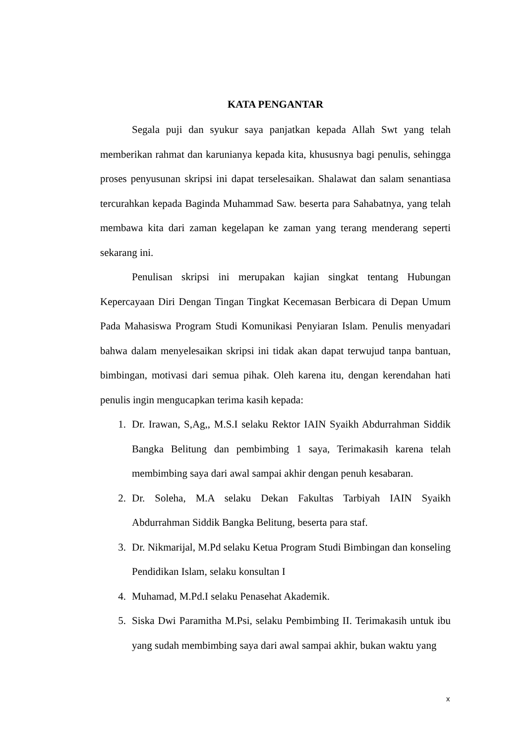KATA PENGANTAR
Segala puji dan syukur saya panjatkan kepada Allah Swt yang telah memberikan rahmat dan karunianya kepada kita, khususnya bagi penulis, sehingga proses penyusunan skripsi ini dapat terselesaikan. Shalawat dan salam senantiasa tercurahkan kepada Baginda Muhammad Saw. beserta para Sahabatnya, yang telah membawa kita dari zaman kegelapan ke zaman yang terang menderang seperti sekarang ini.
Penulisan skripsi ini merupakan kajian singkat tentang Hubungan Kepercayaan Diri Dengan Tingan Tingkat Kecemasan Berbicara di Depan Umum Pada Mahasiswa Program Studi Komunikasi Penyiaran Islam. Penulis menyadari bahwa dalam menyelesaikan skripsi ini tidak akan dapat terwujud tanpa bantuan, bimbingan, motivasi dari semua pihak. Oleh karena itu, dengan kerendahan hati penulis ingin mengucapkan terima kasih kepada:
1. Dr. Irawan, S,Ag,, M.S.I selaku Rektor IAIN Syaikh Abdurrahman Siddik Bangka Belitung dan pembimbing 1 saya, Terimakasih karena telah membimbing saya dari awal sampai akhir dengan penuh kesabaran.
2. Dr. Soleha, M.A selaku Dekan Fakultas Tarbiyah IAIN Syaikh Abdurrahman Siddik Bangka Belitung, beserta para staf.
3. Dr. Nikmarijal, M.Pd selaku Ketua Program Studi Bimbingan dan konseling Pendidikan Islam, selaku konsultan I
4. Muhamad, M.Pd.I selaku Penasehat Akademik.
5. Siska Dwi Paramitha M.Psi, selaku Pembimbing II. Terimakasih untuk ibu yang sudah membimbing saya dari awal sampai akhir, bukan waktu yang
x